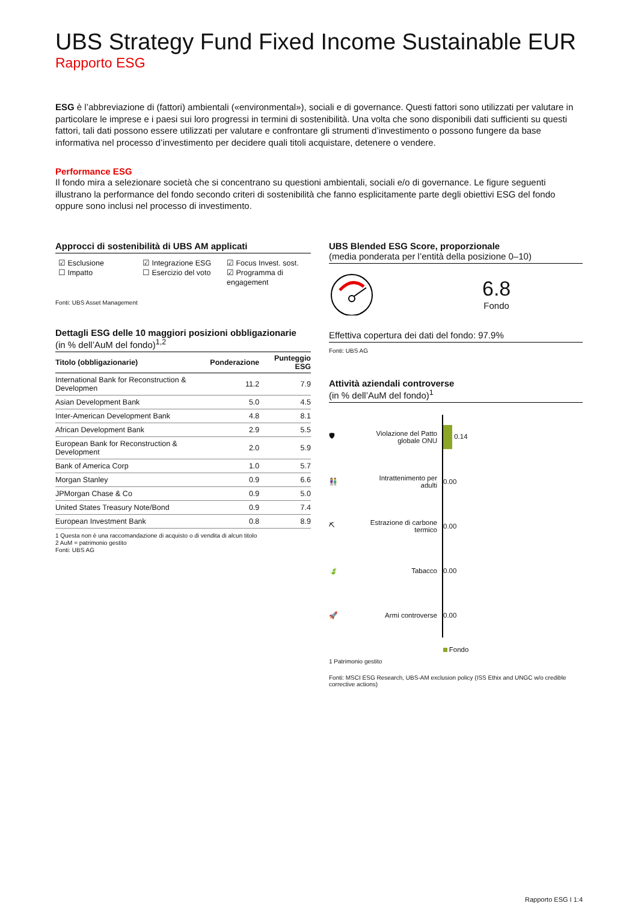UBS Strategy Fund Fixed Income Sustainable EUR
Rapporto ESG
ESG è l’abbreviazione di (fattori) ambientali («environmental»), sociali e di governance. Questi fattori sono utilizzati per valutare in particolare le imprese e i paesi sui loro progressi in termini di sostenibilità. Una volta che sono disponibili dati sufficienti su questi fattori, tali dati possono essere utilizzati per valutare e confrontare gli strumenti d’investimento o possono fungere da base informativa nel processo d’investimento per decidere quali titoli acquistare, detenere o vendere.
Performance ESG
Il fondo mira a selezionare società che si concentrano su questioni ambientali, sociali e/o di governance. Le figure seguenti illustrano la performance del fondo secondo criteri di sostenibilità che fanno esplicitamente parte degli obiettivi ESG del fondo oppure sono inclusi nel processo di investimento.
Approcci di sostenibilità di UBS AM applicati
☑ Esclusione
☐ Impatto
☑ Integrazione ESG
☐ Esercizio del voto
☑ Focus Invest. sost.
☑ Programma di engagement
Fonti: UBS Asset Management
Dettagli ESG delle 10 maggiori posizioni obbligazionarie
(in % dell’AuM del fondo)<sup>1,2</sup>
| Titolo (obbligazionarie) | Ponderazione | Punteggio ESG |
| --- | --- | --- |
| International Bank for Reconstruction & Developmen | 11.2 | 7.9 |
| Asian Development Bank | 5.0 | 4.5 |
| Inter-American Development Bank | 4.8 | 8.1 |
| African Development Bank | 2.9 | 5.5 |
| European Bank for Reconstruction & Development | 2.0 | 5.9 |
| Bank of America Corp | 1.0 | 5.7 |
| Morgan Stanley | 0.9 | 6.6 |
| JPMorgan Chase & Co | 0.9 | 5.0 |
| United States Treasury Note/Bond | 0.9 | 7.4 |
| European Investment Bank | 0.8 | 8.9 |
1 Questa non è una raccomandazione di acquisto o di vendita di alcun titolo
2 AuM = patrimonio gestito
Fonti: UBS AG
UBS Blended ESG Score, proporzionale
(media ponderata per l’entità della posizione 0–10)
6.8
Fondo
Effettiva copertura dei dati del fondo: 97.9%
Fonti: UBS AG
Attività aziendali controverse
(in % dell’AuM del fondo)<sup>1</sup>
| 🛡 | Violazione del Patto globale ONU | 0.14 |
| 👫 | Intrattenimento per adulti | 0.00 |
| ⛏ | Estrazione di carbone termico | 0.00 |
| 🍃 | Tabacco | 0.00 |
| 🚀 | Armi controverse | 0.00 |
Fondo
1 Patrimonio gestito
Fonti: MSCI ESG Research, UBS-AM exclusion policy (ISS Ethix and UNGC w/o credible corrective actions)
Rapporto ESG I 1:4